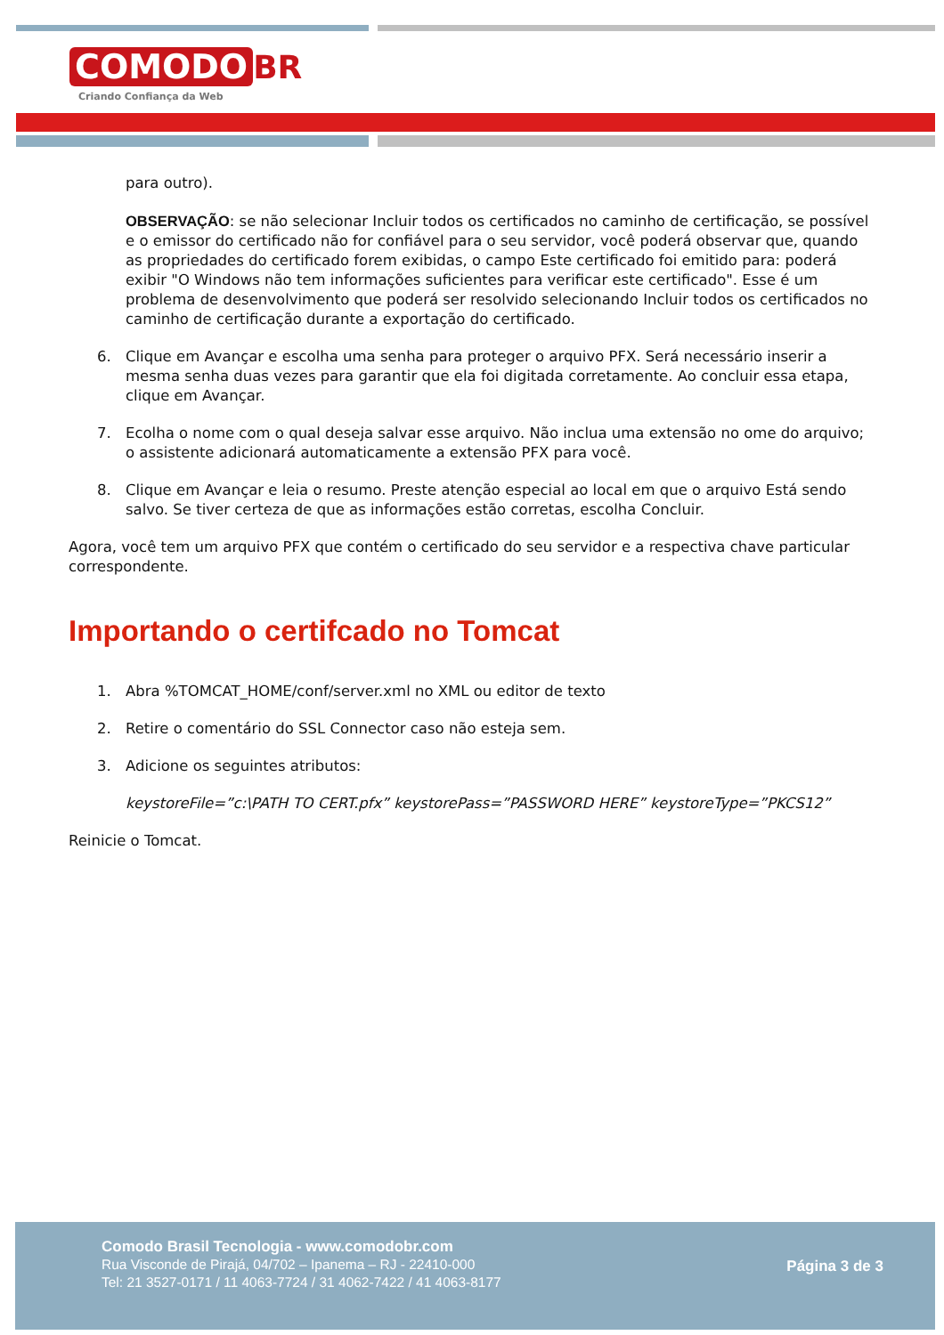COMODO BR
Criando Confiança da Web
para outro).
OBSERVAÇÃO: se não selecionar Incluir todos os certificados no caminho de certificação, se possível e o emissor do certificado não for confiável para o seu servidor, você poderá observar que, quando as propriedades do certificado forem exibidas, o campo Este certificado foi emitido para: poderá exibir "O Windows não tem informações suficientes para verificar este certificado". Esse é um problema de desenvolvimento que poderá ser resolvido selecionando Incluir todos os certificados no caminho de certificação durante a exportação do certificado.
6. Clique em Avançar e escolha uma senha para proteger o arquivo PFX. Será necessário inserir a mesma senha duas vezes para garantir que ela foi digitada corretamente. Ao concluir essa etapa, clique em Avançar.
7. Ecolha o nome com o qual deseja salvar esse arquivo. Não inclua uma extensão no ome do arquivo; o assistente adicionará automaticamente a extensão PFX para você.
8. Clique em Avançar e leia o resumo. Preste atenção especial ao local em que o arquivo Está sendo salvo. Se tiver certeza de que as informações estão corretas, escolha Concluir.
Agora, você tem um arquivo PFX que contém o certificado do seu servidor e a respectiva chave particular correspondente.
Importando o certifcado no Tomcat
1. Abra %TOMCAT_HOME/conf/server.xml no XML ou editor de texto
2. Retire o comentário do SSL Connector caso não esteja sem.
3. Adicione os seguintes atributos:
keystoreFile=”c:\PATH TO CERT.pfx” keystorePass=”PASSWORD HERE” keystoreType=”PKCS12”
Reinicie o Tomcat.
Comodo Brasil Tecnologia - www.comodobr.com
Rua Visconde de Pirajá, 04/702 – Ipanema – RJ - 22410-000
Tel: 21 3527-0171 / 11 4063-7724 / 31 4062-7422 / 41 4063-8177
Página 3 de 3